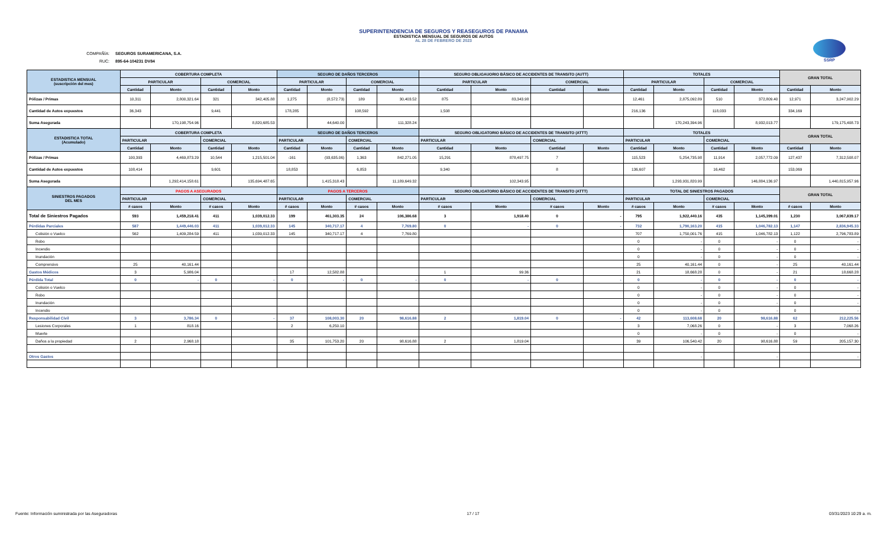SUPERINTENDENCIA DE SEGUROS Y REASEGUROS DE PANAMA
ESTADISTICA MENSUAL DE SEGUROS DE AUTOS
AL 28 DE FEBRERO DE 2023
SSRP
COMPAÑÍA: SEGUROS SURAMERICANA, S.A.
RUC: 895-64-104231 DV84
| ESTADISTICA MENSUAL (suscripción del mes) | COBERTURA COMPLETA | | | | SEGURO DE DAÑOS TERCEROS | | | | SEGURO OBLIGAUORIO BÁSICO DE ACCIDENTES DE TRANSITO (AUTT) | | | | TOTALES | | | | GRAN TOTAL | |
| --- | --- | --- | --- | --- | --- | --- | --- | --- | --- | --- | --- | --- | --- | --- | --- | --- | --- | --- |
| | PARTICULAR | | COMERCIAL | | PARTICULAR | | COMERCIAL | | PARTICULAR | | COMERCIAL | | PARTICULAR | | COMERCIAL | | | |
| | Cantidad | Monto | Cantidad | Monto | Cantidad | Monto | Cantidad | Monto | Cantidad | Monto | Cantidad | Monto | Cantidad | Monto | Cantidad | Monto | Cantidad | Monto |
| Pólizas / Primas | 10,311 | 2,800,321.64 | 321 | 342,405.88 | 1,275 | (8,572.73) | 189 | 30,403.52 | 875 | 83,343.98 | | | 12,461 | 2,875,092.89 | 510 | 372,809.40 | 12,971 | 3,247,902.29 |
| Cantidad de Autos expuestos | 36,343 | | 9,441 | | 178,285 | | 108,592 | | 1,508 | | | | 216,136 | | 118,033 | | 334,169 | |
| Suma Asegurada | | 170,198,754.96 | | 8,820,685.53 | | 44,640.00 | | 111,328.24 | | | | | | 170,243,394.96 | | 8,932,013.77 | | 179,175,408.73 |
| ESTADISTICA TOTAL (Acumulado) | COBERTURA COMPLETA | | | | SEGURO DE DAÑOS TERCEROS | | | | SEGURO OBLIGATORIO BÁSICO DE ACCIDENTES DE TRANSITO (ATTT) | | | | TOTALES | | | | GRAN TOTAL | |
| | PARTICULAR | | COMERCIAL | | PARTICULAR | | COMERCIAL | | PARTICULAR | | COMERCIAL | | PARTICULAR | | COMERCIAL | | | |
| | Cantidad | Monto | Cantidad | Monto | Cantidad | Monto | Cantidad | Monto | Cantidad | Monto | Cantidad | Monto | Cantidad | Monto | Cantidad | Monto | Cantidad | Monto |
| Pólizas / Primas | 100,393 | 4,469,873.29 | 10,544 | 1,215,501.04 | -161 | (93,635.06) | 1,363 | 842,271.05 | 15,291 | 878,497.75 | 7 | | 115,523 | 5,254,735.98 | 11,914 | 2,057,772.09 | 127,437 | 7,312,508.07 |
| Cantidad de Autos expuestos | 108,414 | | 9,601 | | 18,853 | | 6,853 | | 9,340 | | 8 | | 136,607 | | 16,462 | | 153,069 | |
| Suma Asegurada | | 1,292,414,158.61 | | 135,694,487.65 | | 1,415,318.43 | | 11,189,649.32 | | 102,343.95 | | | | 1,293,931,820.99 | | 146,884,136.97 | | 1,440,815,957.96 |
| SINIESTROS PAGADOS DEL MES | PAGOS A ASEGURADOS | | | | PAGOS A TERCEROS | | | | SEGURO OBLIGATORIO BÁSICO DE ACCIDENTES DE TRANSITO (ATTT) | | | | TOTAL DE SINIESTROS PAGADOS | | | | GRAN TOTAL | |
| | PARTICULAR | | COMERCIAL | | PARTICULAR | | COMERCIAL | | PARTICULAR | | COMERCIAL | | PARTICULAR | | COMERCIAL | | | |
| | # casos | Monto | # casos | Monto | # casos | Monto | # casos | Monto | # casos | Monto | # casos | Monto | # casos | Monto | # casos | Monto | # casos | Monto |
| Total de Siniestros Pagados | 593 | 1,459,218.41 | 411 | 1,039,012.33 | 199 | 461,303.35 | 24 | 106,386.68 | 3 | 1,918.40 | 0 | - | 795 | 1,922,440.16 | 435 | 1,145,399.01 | 1,230 | 3,067,839.17 |
| Pérdidas Parciales | 587 | 1,449,446.03 | 411 | 1,039,012.33 | 145 | 340,717.17 | 4 | 7,769.80 | 0 | - | 0 | - | 732 | 1,790,163.20 | 415 | 1,046,782.13 | 1,147 | 2,836,945.33 |
| Colisión o Vuelco | 562 | 1,409,284.59 | 411 | 1,039,012.33 | 145 | 340,717.17 | 4 | 7,769.80 | | | | | 707 | 1,750,001.76 | 415 | 1,046,782.13 | 1,122 | 2,796,783.89 |
| Robo | | | | | | | | | | | | | 0 | - | 0 | - | 0 | - |
| Incendio | | | | | | | | | | | | | 0 | - | 0 | - | 0 | - |
| Inundación | | | | | | | | | | | | | 0 | - | 0 | - | 0 | - |
| Comprensivo | 25 | 40,161.44 | | | | | | | | | | | 25 | 40,161.44 | 0 | - | 25 | 40,161.44 |
| Gastos Médicos | 3 | 5,986.04 | | | 17 | 12,582.88 | | | 1 | 99.36 | | | 21 | 18,668.28 | 0 | - | 21 | 18,668.28 |
| Pérdida Total | 0 | - | 0 | - | 0 | - | 0 | - | 0 | - | 0 | - | 0 | - | 0 | - | 0 | - |
| Colisión o Vuelco | | | | | | | | | | | | | 0 | - | 0 | - | 0 | - |
| Robo | | | | | | | | | | | | | 0 | - | 0 | - | 0 | - |
| Inundación | | | | | | | | | | | | | 0 | - | 0 | - | 0 | - |
| Incendio | | | | | | | | | | | | | 0 | - | 0 | - | 0 | - |
| Responsabilidad Civil | 3 | 3,786.34 | 0 | - | 37 | 108,003.30 | 20 | 98,616.88 | 2 | 1,819.04 | 0 | - | 42 | 113,608.68 | 20 | 98,616.88 | 62 | 212,225.56 |
| Lesiones Corporales | 1 | 818.16 | | | 2 | 6,250.10 | | | | | | | 3 | 7,068.26 | 0 | - | 3 | 7,068.26 |
| Muerte | | | | | | | | | | | | | 0 | - | 0 | - | 0 | - |
| Daños a la propiedad | 2 | 2,968.18 | | | 35 | 101,753.20 | 20 | 98,616.88 | 2 | 1,819.04 | | | 39 | 106,540.42 | 20 | 98,616.88 | 59 | 205,157.30 |
| Otros Gastos | | | | | | | | | | | | | | - | | - | | - |
Fuente: Información suministrada por las Aseguradoras 17 / 17 03/31/2023 10:29 a. m.